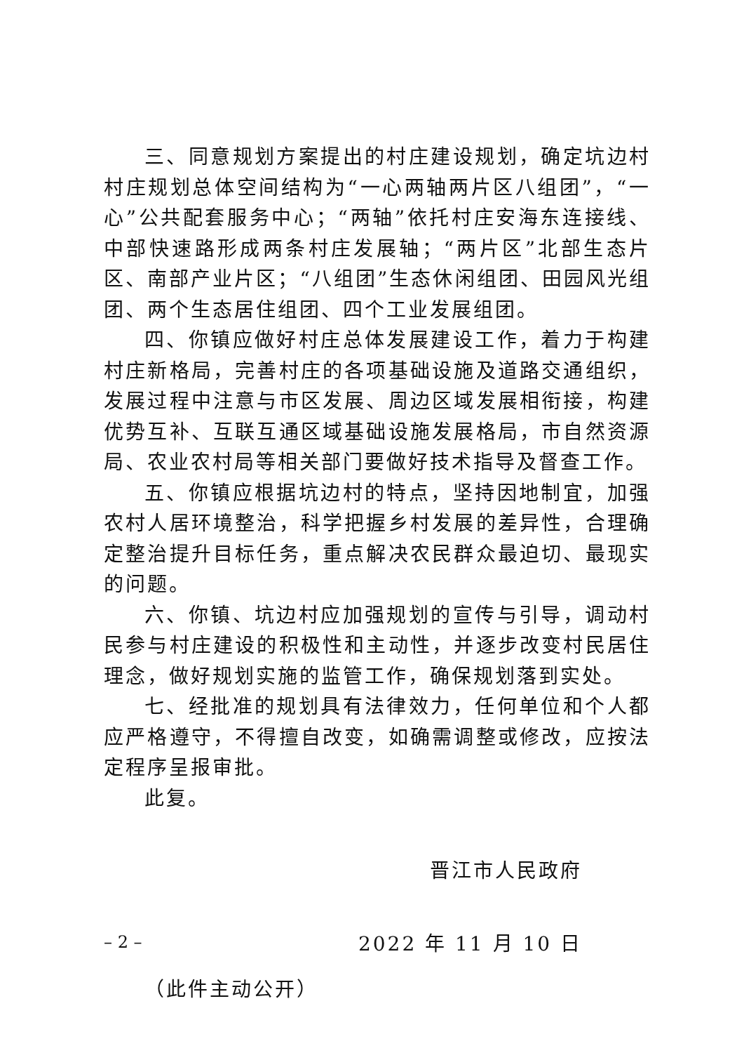三、同意规划方案提出的村庄建设规划，确定坑边村村庄规划总体空间结构为“一心两轴两片区八组团”，“一心”公共配套服务中心；“两轴”依托村庄安海东连接线、中部快速路形成两条村庄发展轴；“两片区”北部生态片区、南部产业片区；“八组团”生态休闲组团、田园风光组团、两个生态居住组团、四个工业发展组团。
四、你镇应做好村庄总体发展建设工作，着力于构建村庄新格局，完善村庄的各项基础设施及道路交通组织，发展过程中注意与市区发展、周边区域发展相衔接，构建优势互补、互联互通区域基础设施发展格局，市自然资源局、农业农村局等相关部门要做好技术指导及督查工作。
五、你镇应根据坑边村的特点，坚持因地制宜，加强农村人居环境整治，科学把握乡村发展的差异性，合理确定整治提升目标任务，重点解决农民群众最迫切、最现实的问题。
六、你镇、坑边村应加强规划的宣传与引导，调动村民参与村庄建设的积极性和主动性，并逐步改变村民居住理念，做好规划实施的监管工作，确保规划落到实处。
七、经批准的规划具有法律效力，任何单位和个人都应严格遵守，不得擅自改变，如确需调整或修改，应按法定程序呈报审批。
此复。
晋江市人民政府
2022 年 11 月 10 日
（此件主动公开）
– 2 –